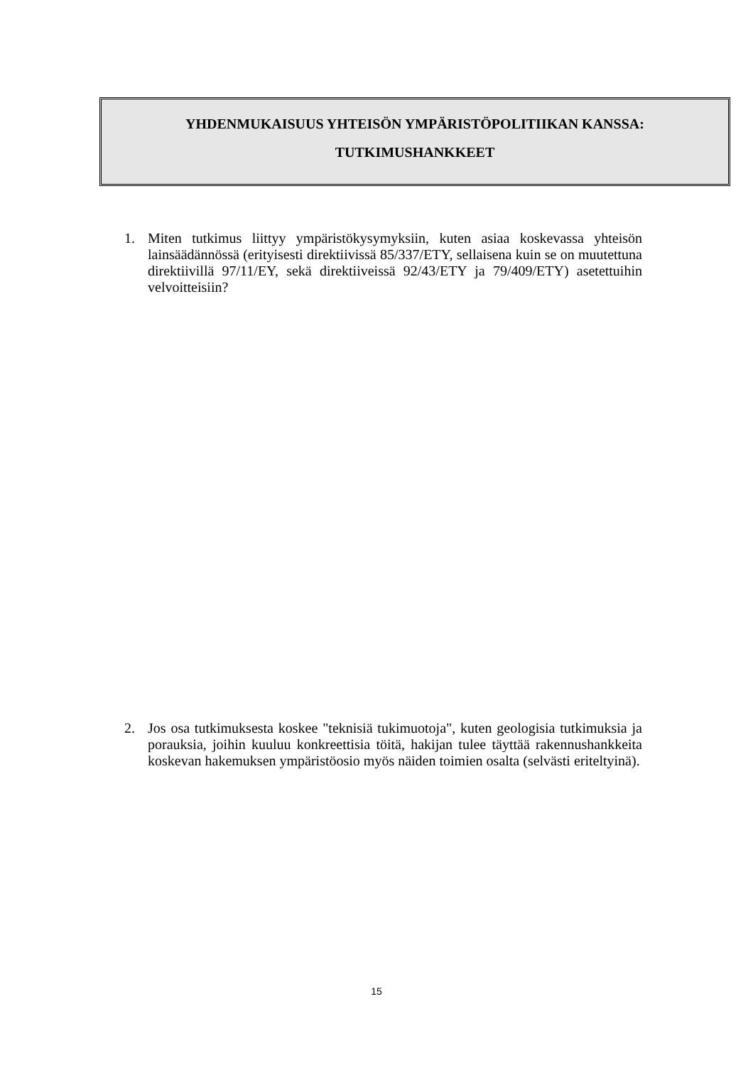YHDENMUKAISUUS YHTEISÖN YMPÄRISTÖPOLITIIKAN KANSSA:
TUTKIMUSHANKKEET
1. Miten tutkimus liittyy ympäristökysymyksiin, kuten asiaa koskevassa yhteisön lainsäädännössä (erityisesti direktiivissä 85/337/ETY, sellaisena kuin se on muutettuna direktiivillä 97/11/EY, sekä direktiiveissä 92/43/ETY ja 79/409/ETY) asetettuihin velvoitteisiin?
2. Jos osa tutkimuksesta koskee "teknisiä tukimuotoja", kuten geologisia tutkimuksia ja porauksia, joihin kuuluu konkreettisia töitä, hakijan tulee täyttää rakennushankkeita koskevan hakemuksen ympäristöosio myös näiden toimien osalta (selvästi eriteltyinä).
15